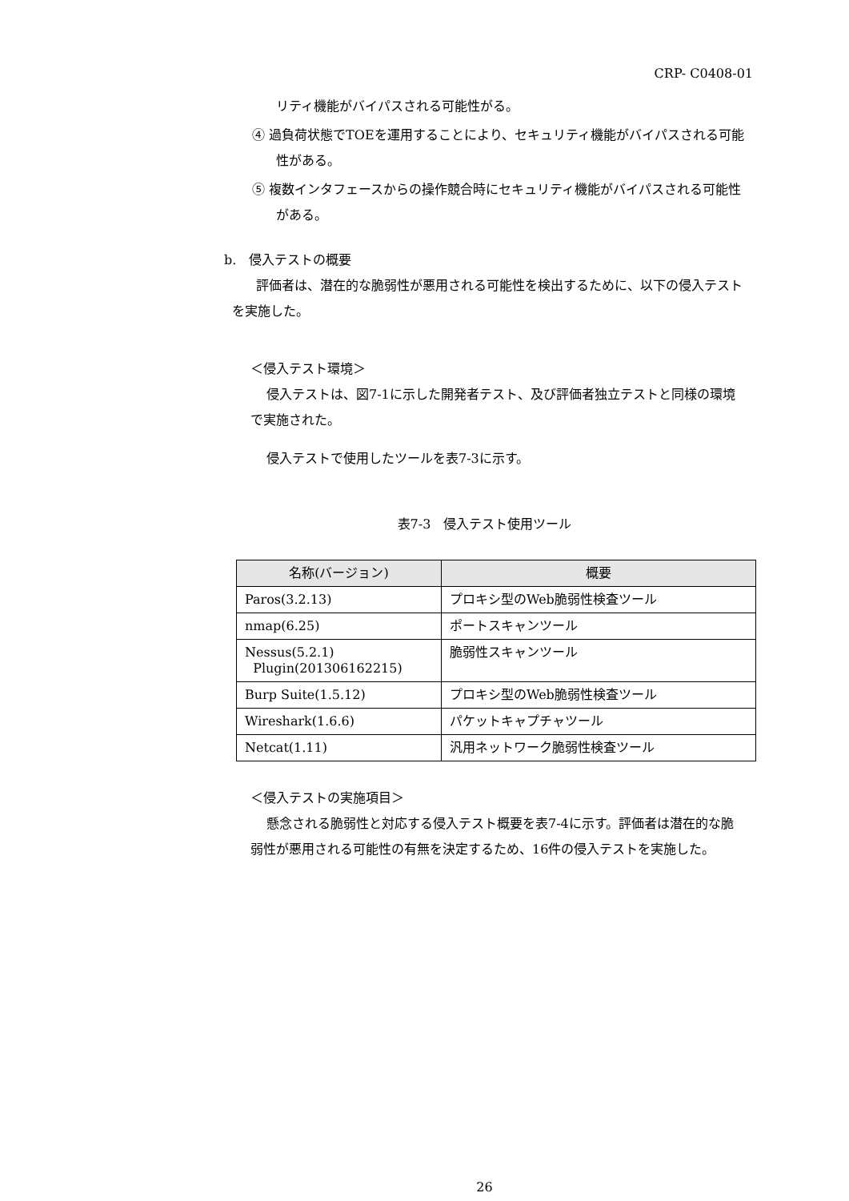CRP- C0408-01
リティ機能がバイパスされる可能性がる。
④ 過負荷状態でTOEを運用することにより、セキュリティ機能がバイパスされる可能性がある。
⑤ 複数インタフェースからの操作競合時にセキュリティ機能がバイパスされる可能性がある。
b.　侵入テストの概要
評価者は、潜在的な脆弱性が悪用される可能性を検出するために、以下の侵入テストを実施した。
＜侵入テスト環境＞
侵入テストは、図7-1に示した開発者テスト、及び評価者独立テストと同様の環境で実施された。
侵入テストで使用したツールを表7-3に示す。
表7-3　侵入テスト使用ツール
| 名称(バージョン) | 概要 |
| --- | --- |
| Paros(3.2.13) | プロキシ型のWeb脆弱性検査ツール |
| nmap(6.25) | ポートスキャンツール |
| Nessus(5.2.1) Plugin(201306162215) | 脆弱性スキャンツール |
| Burp Suite(1.5.12) | プロキシ型のWeb脆弱性検査ツール |
| Wireshark(1.6.6) | パケットキャプチャツール |
| Netcat(1.11) | 汎用ネットワーク脆弱性検査ツール |
＜侵入テストの実施項目＞
懸念される脆弱性と対応する侵入テスト概要を表7-4に示す。評価者は潜在的な脆弱性が悪用される可能性の有無を決定するため、16件の侵入テストを実施した。
26